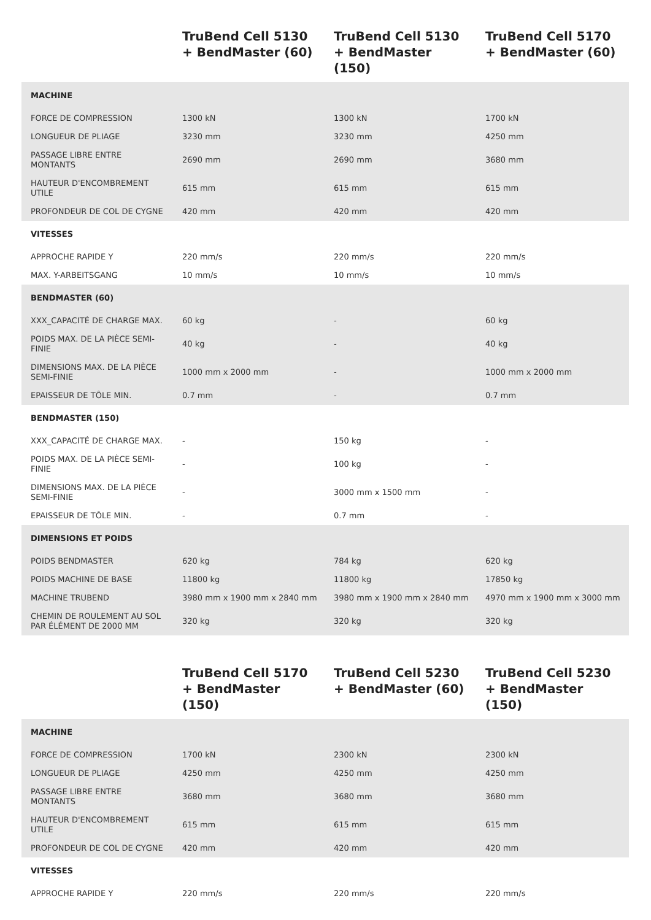| | TruBend Cell 5130 + BendMaster (60) | TruBend Cell 5130 + BendMaster (150) | TruBend Cell 5170 + BendMaster (60) |
| --- | --- | --- | --- |
| MACHINE | | | |
| FORCE DE COMPRESSION | 1300 kN | 1300 kN | 1700 kN |
| LONGUEUR DE PLIAGE | 3230 mm | 3230 mm | 4250 mm |
| PASSAGE LIBRE ENTRE MONTANTS | 2690 mm | 2690 mm | 3680 mm |
| HAUTEUR D'ENCOMBREMENT UTILE | 615 mm | 615 mm | 615 mm |
| PROFONDEUR DE COL DE CYGNE | 420 mm | 420 mm | 420 mm |
| VITESSES | | | |
| APPROCHE RAPIDE Y | 220 mm/s | 220 mm/s | 220 mm/s |
| MAX. Y-ARBEITSGANG | 10 mm/s | 10 mm/s | 10 mm/s |
| BENDMASTER (60) | | | |
| XXX_CAPACITÉ DE CHARGE MAX. | 60 kg | - | 60 kg |
| POIDS MAX. DE LA PIÈCE SEMI-FINIE | 40 kg | - | 40 kg |
| DIMENSIONS MAX. DE LA PIÈCE SEMI-FINIE | 1000 mm x 2000 mm | - | 1000 mm x 2000 mm |
| EPAISSEUR DE TÔLE MIN. | 0.7 mm | - | 0.7 mm |
| BENDMASTER (150) | | | |
| XXX_CAPACITÉ DE CHARGE MAX. | - | 150 kg | - |
| POIDS MAX. DE LA PIÈCE SEMI-FINIE | - | 100 kg | - |
| DIMENSIONS MAX. DE LA PIÈCE SEMI-FINIE | - | 3000 mm x 1500 mm | - |
| EPAISSEUR DE TÔLE MIN. | - | 0.7 mm | - |
| DIMENSIONS ET POIDS | | | |
| POIDS BENDMASTER | 620 kg | 784 kg | 620 kg |
| POIDS MACHINE DE BASE | 11800 kg | 11800 kg | 17850 kg |
| MACHINE TRUBEND | 3980 mm x 1900 mm x 2840 mm | 3980 mm x 1900 mm x 2840 mm | 4970 mm x 1900 mm x 3000 mm |
| CHEMIN DE ROULEMENT AU SOL PAR ÉLÉMENT DE 2000 MM | 320 kg | 320 kg | 320 kg |
| | TruBend Cell 5170 + BendMaster (150) | TruBend Cell 5230 + BendMaster (60) | TruBend Cell 5230 + BendMaster (150) |
| --- | --- | --- | --- |
| MACHINE | | | |
| FORCE DE COMPRESSION | 1700 kN | 2300 kN | 2300 kN |
| LONGUEUR DE PLIAGE | 4250 mm | 4250 mm | 4250 mm |
| PASSAGE LIBRE ENTRE MONTANTS | 3680 mm | 3680 mm | 3680 mm |
| HAUTEUR D'ENCOMBREMENT UTILE | 615 mm | 615 mm | 615 mm |
| PROFONDEUR DE COL DE CYGNE | 420 mm | 420 mm | 420 mm |
| VITESSES | | | |
| APPROCHE RAPIDE Y | 220 mm/s | 220 mm/s | 220 mm/s |